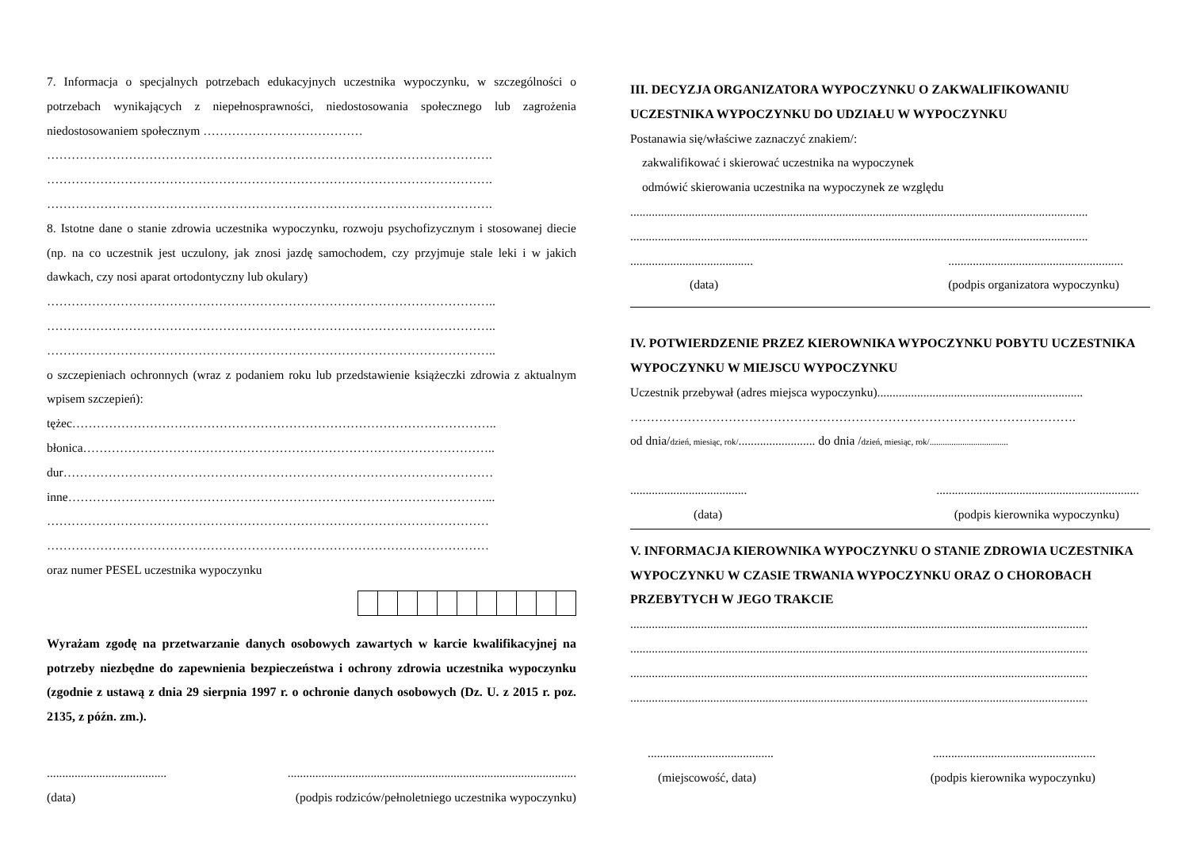7. Informacja o specjalnych potrzebach edukacyjnych uczestnika wypoczynku, w szczególności o potrzebach wynikających z niepełnosprawności, niedostosowania społecznego lub zagrożenia niedostosowaniem społecznym …………………………………
……………………………………………………………………………………………….
……………………………………………………………………………………………….
……………………………………………………………………………………………….
8. Istotne dane o stanie zdrowia uczestnika wypoczynku, rozwoju psychofizycznym i stosowanej diecie (np. na co uczestnik jest uczulony, jak znosi jazdę samochodem, czy przyjmuje stale leki i w jakich dawkach, czy nosi aparat ortodontyczny lub okulary)
………………………………………………………………………………………………..
………………………………………………………………………………………………..
………………………………………………………………………………………………..
o szczepieniach ochronnych (wraz z podaniem roku lub przedstawienie książeczki zdrowia z aktualnym wpisem szczepień):
tężec…………………………………………………………………………………………..
błonica………………………………………………………………………………………..
dur……………………………………………………………………………………………
inne…………………………………………………………………………………………...
………………………………………………………………………………………………
………………………………………………………………………………………………
oraz numer PESEL uczestnika wypoczynku
Wyrażam zgodę na przetwarzanie danych osobowych zawartych w karcie kwalifikacyjnej na potrzeby niezbędne do zapewnienia bezpieczeństwa i ochrony zdrowia uczestnika wypoczynku (zgodnie z ustawą z dnia 29 sierpnia 1997 r. o ochronie danych osobowych (Dz. U. z 2015 r. poz. 2135, z późn. zm.).
.....................................................................................................................................
(data) (podpis rodziców/pełnoletniego uczestnika wypoczynku)
III. DECYZJA ORGANIZATORA WYPOCZYNKU O ZAKWALIFIKOWANIU UCZESTNIKA WYPOCZYNKU DO UDZIAŁU W WYPOCZYNKU
Postanawia się/właściwe zaznaczyć znakiem/:
zakwalifikować i skierować uczestnika na wypoczynek
odmówić skierowania uczestnika na wypoczynek ze względu
.....................................................................................................................................................
.....................................................................................................................................................
.................................................................................................
(data) (podpis organizatora wypoczynku)
IV. POTWIERDZENIE PRZEZ KIEROWNIKA WYPOCZYNKU POBYTU UCZESTNIKA WYPOCZYNKU W MIEJSCU WYPOCZYNKU
Uczestnik przebywał (adres miejsca wypoczynku)...................................................................
……………………………………………………………………………………………….
od dnia/dzień, miesiąc, rok/......................... do dnia /dzień, miesiąc, rok/....................................
........................................................................................................
(data) (podpis kierownika wypoczynku)
V. INFORMACJA KIEROWNIKA WYPOCZYNKU O STANIE ZDROWIA UCZESTNIKA WYPOCZYNKU W CZASIE TRWANIA WYPOCZYNKU ORAZ O CHOROBACH PRZEBYTYCH W JEGO TRAKCIE
.....................................................................................................................................................
.....................................................................................................................................................
.....................................................................................................................................................
.....................................................................................................................................................
..............................................................................................
(miejscowość, data) (podpis kierownika wypoczynku)